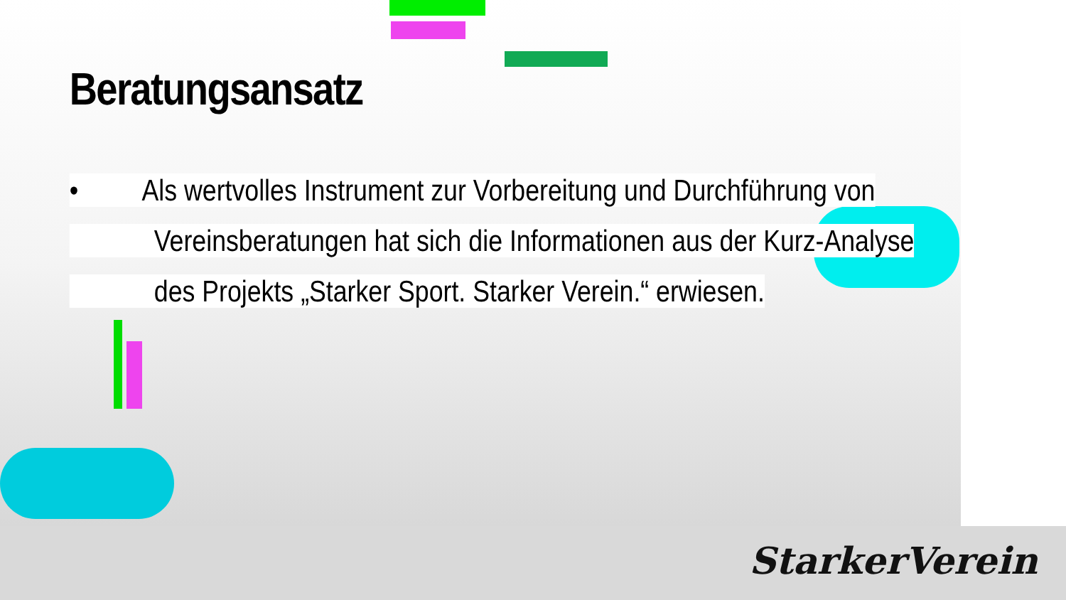Beratungsansatz
• Als wertvolles Instrument zur Vorbereitung und Durchführung von
Vereinsberatungen hat sich die Informationen aus der Kurz-Analyse
des Projekts „Starker Sport. Starker Verein.“ erwiesen.
StarkerVerein